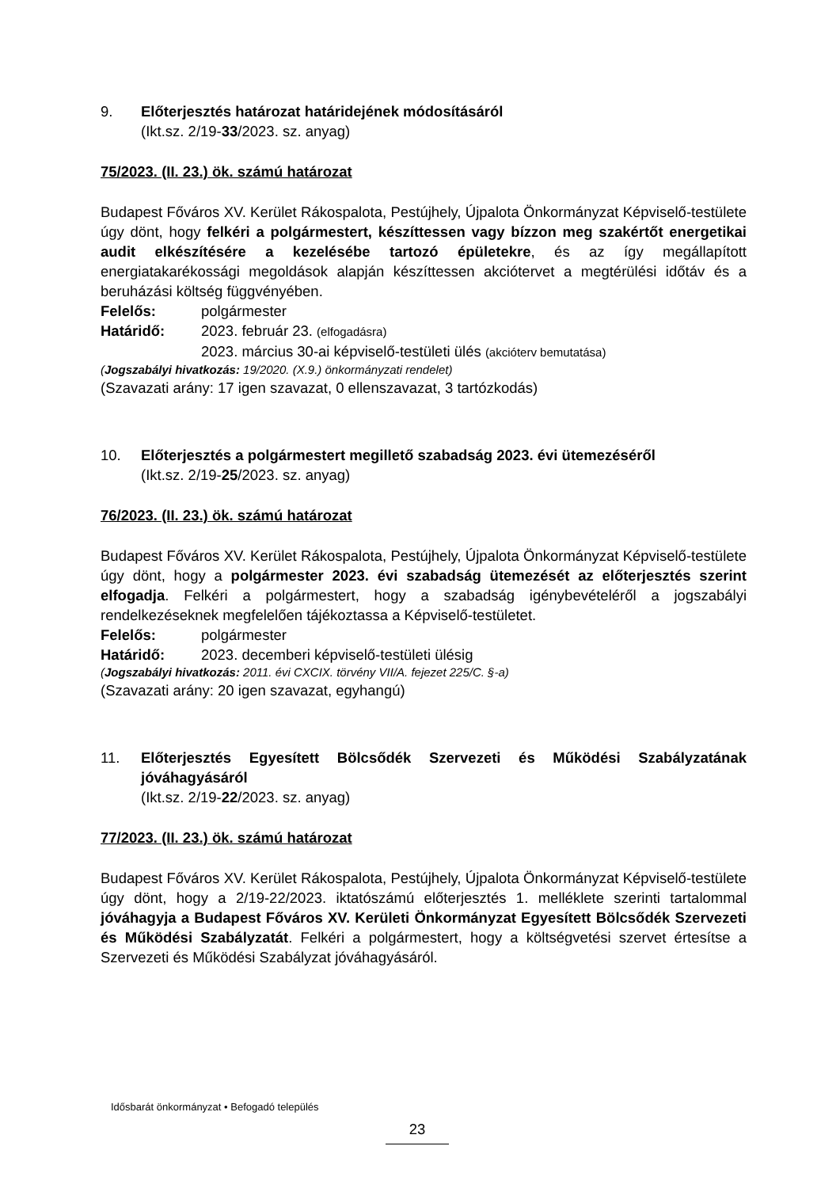9. Előterjesztés határozat határidejének módosításáról
(Ikt.sz. 2/19-33/2023. sz. anyag)
75/2023. (II. 23.) ök. számú határozat
Budapest Főváros XV. Kerület Rákospalota, Pestújhely, Újpalota Önkormányzat Képviselő-testülete úgy dönt, hogy felkéri a polgármestert, készíttessen vagy bízzon meg szakértőt energetikai audit elkészítésére a kezelésébe tartozó épületekre, és az így megállapított energiatakarékossági megoldások alapján készíttessen akciótervet a megtérülési időtáv és a beruházási költség függvényében.
Felelős: polgármester
Határidő: 2023. február 23. (elfogadásra)
2023. március 30-ai képviselő-testületi ülés (akcióterv bemutatása)
(Jogszabályi hivatkozás: 19/2020. (X.9.) önkormányzati rendelet)
(Szavazati arány: 17 igen szavazat, 0 ellenszavazat, 3 tartózkodás)
10. Előterjesztés a polgármestert megillető szabadság 2023. évi ütemezéséről
(Ikt.sz. 2/19-25/2023. sz. anyag)
76/2023. (II. 23.) ök. számú határozat
Budapest Főváros XV. Kerület Rákospalota, Pestújhely, Újpalota Önkormányzat Képviselő-testülete úgy dönt, hogy a polgármester 2023. évi szabadság ütemezését az előterjesztés szerint elfogadja. Felkéri a polgármestert, hogy a szabadság igénybevételéről a jogszabályi rendelkezéseknek megfelelően tájékoztassa a Képviselő-testületet.
Felelős: polgármester
Határidő: 2023. decemberi képviselő-testületi ülésig
(Jogszabályi hivatkozás: 2011. évi CXCIX. törvény VII/A. fejezet 225/C. §-a)
(Szavazati arány: 20 igen szavazat, egyhangú)
11. Előterjesztés Egyesített Bölcsődék Szervezeti és Működési Szabályzatának jóváhagyásáról
(Ikt.sz. 2/19-22/2023. sz. anyag)
77/2023. (II. 23.) ök. számú határozat
Budapest Főváros XV. Kerület Rákospalota, Pestújhely, Újpalota Önkormányzat Képviselő-testülete úgy dönt, hogy a 2/19-22/2023. iktatószámú előterjesztés 1. melléklete szerinti tartalommal jóváhagyja a Budapest Főváros XV. Kerületi Önkormányzat Egyesített Bölcsődék Szervezeti és Működési Szabályzatát. Felkéri a polgármestert, hogy a költségvetési szervet értesítse a Szervezeti és Működési Szabályzat jóváhagyásáról.
Idősbarát önkormányzat • Befogadó település
23